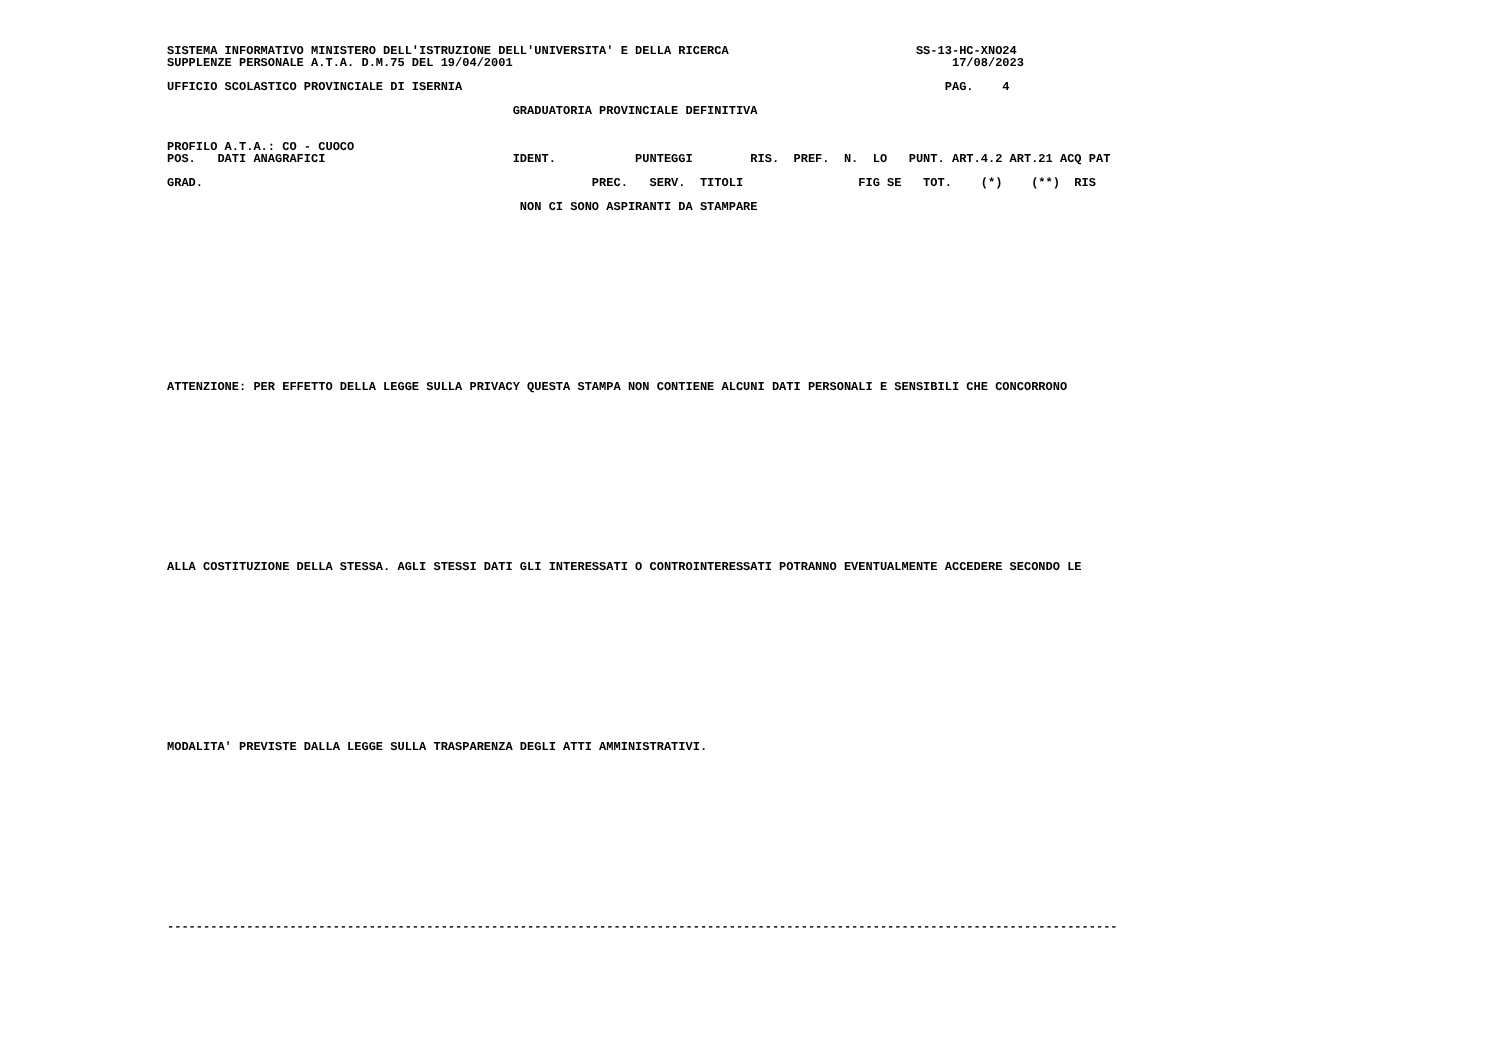SISTEMA INFORMATIVO MINISTERO DELL'ISTRUZIONE DELL'UNIVERSITA' E DELLA RICERCA SS-13-HC-XNO24 SUPPLENZE PERSONALE A.T.A. D.M.75 DEL 19/04/2001 17/08/2023 UFFICIO SCOLASTICO PROVINCIALE DI ISERNIA PAG. 4 GRADUATORIA PROVINCIALE DEFINITIVA PROFILO A.T.A.: CO - CUOCO POS. DATI ANAGRAFICI IDENT. PUNTEGGI RIS. PREF. N. LO PUNT. ART.4.2 ART.21 ACQ PAT GRAD. PREC. SERV. TITOLI FIG SE TOT. (*) (**) RIS NON CI SONO ASPIRANTI DA STAMPARE ATTENZIONE: PER EFFETTO DELLA LEGGE SULLA PRIVACY QUESTA STAMPA NON CONTIENE ALCUNI DATI PERSONALI E SENSIBILI CHE CONCORRONO ALLA COSTITUZIONE DELLA STESSA. AGLI STESSI DATI GLI INTERESSATI O CONTROINTERESSATI POTRANNO EVENTUALMENTE ACCEDERE SECONDO LE MODALITA' PREVISTE DALLA LEGGE SULLA TRASPARENZA DEGLI ATTI AMMINISTRATIVI. ------------------------------------------------------------------------------------------------------------------------------------